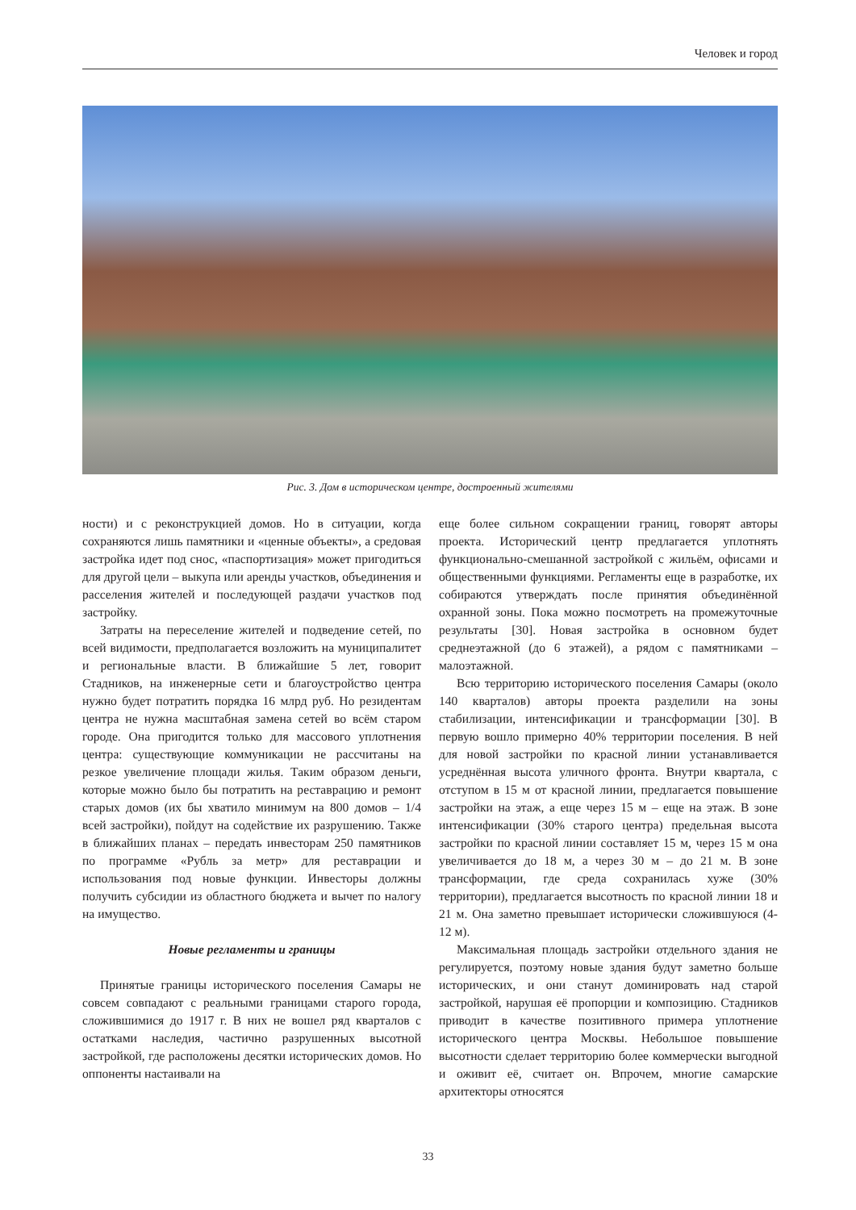Человек и город
Рис. 3. Дом в историческом центре, достроенный жителями
ности) и с реконструкцией домов. Но в ситуации, когда сохраняются лишь памятники и «ценные объекты», а средовая застройка идет под снос, «паспортизация» может пригодиться для другой цели – выкупа или аренды участков, объединения и расселения жителей и последующей раздачи участков под застройку.
Затраты на переселение жителей и подведение сетей, по всей видимости, предполагается возложить на муниципалитет и региональные власти. В ближайшие 5 лет, говорит Стадников, на инженерные сети и благоустройство центра нужно будет потратить порядка 16 млрд руб. Но резидентам центра не нужна масштабная замена сетей во всём старом городе. Она пригодится только для массового уплотнения центра: существующие коммуникации не рассчитаны на резкое увеличение площади жилья. Таким образом деньги, которые можно было бы потратить на реставрацию и ремонт старых домов (их бы хватило минимум на 800 домов – 1/4 всей застройки), пойдут на содействие их разрушению. Также в ближайших планах – передать инвесторам 250 памятников по программе «Рубль за метр» для реставрации и использования под новые функции. Инвесторы должны получить субсидии из областного бюджета и вычет по налогу на имущество.
Новые регламенты и границы
Принятые границы исторического поселения Самары не совсем совпадают с реальными границами старого города, сложившимися до 1917 г. В них не вошел ряд кварталов с остатками наследия, частично разрушенных высотной застройкой, где расположены десятки исторических домов. Но оппоненты настаивали на
еще более сильном сокращении границ, говорят авторы проекта. Исторический центр предлагается уплотнять функционально-смешанной застройкой с жильём, офисами и общественными функциями. Регламенты еще в разработке, их собираются утверждать после принятия объединённой охранной зоны. Пока можно посмотреть на промежуточные результаты [30]. Новая застройка в основном будет среднеэтажной (до 6 этажей), а рядом с памятниками – малоэтажной.
Всю территорию исторического поселения Самары (около 140 кварталов) авторы проекта разделили на зоны стабилизации, интенсификации и трансформации [30]. В первую вошло примерно 40% территории поселения. В ней для новой застройки по красной линии устанавливается усреднённая высота уличного фронта. Внутри квартала, с отступом в 15 м от красной линии, предлагается повышение застройки на этаж, а еще через 15 м – еще на этаж. В зоне интенсификации (30% старого центра) предельная высота застройки по красной линии составляет 15 м, через 15 м она увеличивается до 18 м, а через 30 м – до 21 м. В зоне трансформации, где среда сохранилась хуже (30% территории), предлагается высотность по красной линии 18 и 21 м. Она заметно превышает исторически сложившуюся (4-12 м).
Максимальная площадь застройки отдельного здания не регулируется, поэтому новые здания будут заметно больше исторических, и они станут доминировать над старой застройкой, нарушая её пропорции и композицию. Стадников приводит в качестве позитивного примера уплотнение исторического центра Москвы. Небольшое повышение высотности сделает территорию более коммерчески выгодной и оживит её, считает он. Впрочем, многие самарские архитекторы относятся
33